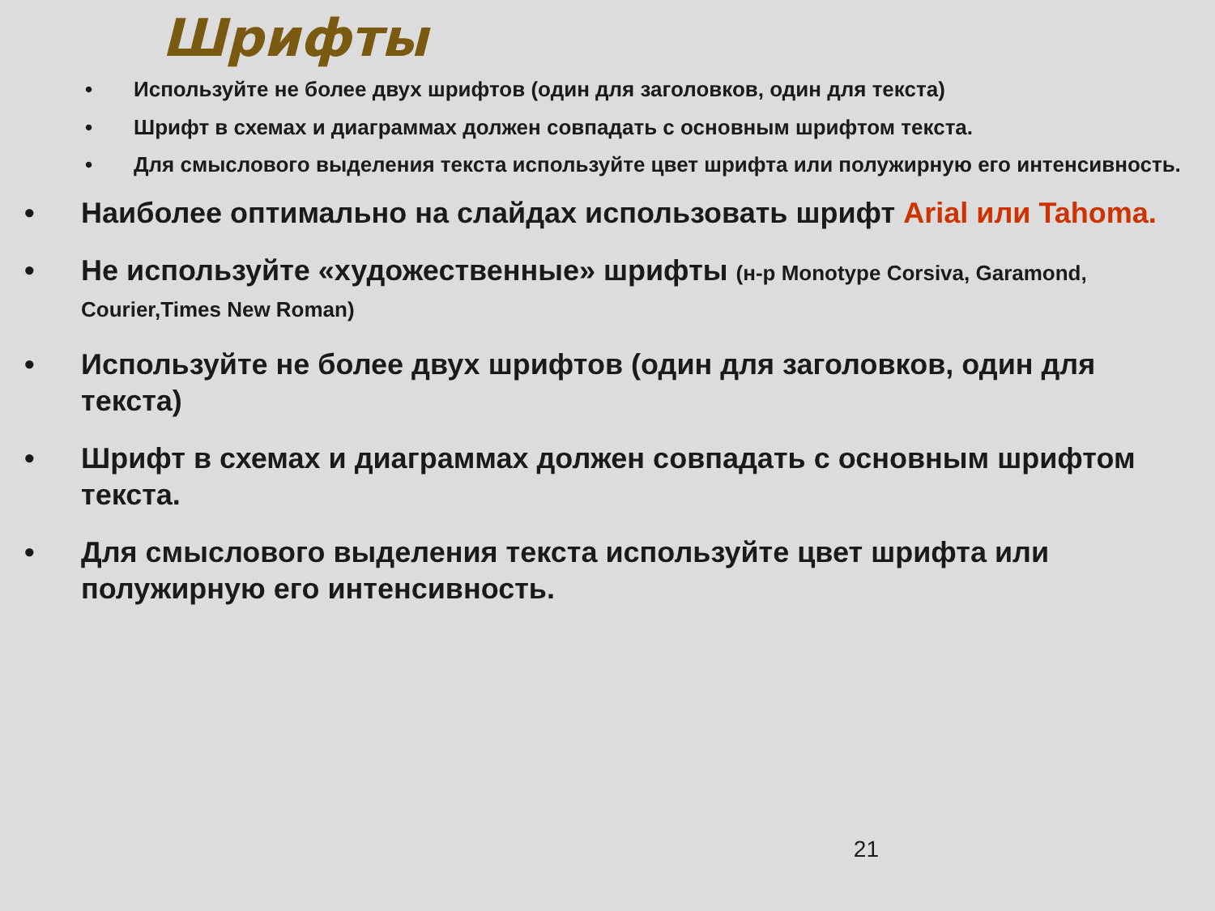Шрифты
• Используйте не более двух шрифтов (один для заголовков, один для текста)
• Шрифт в схемах и диаграммах должен совпадать с основным шрифтом текста.
• Для смыслового выделения текста используйте цвет шрифта или полужирную его интенсивность.
• Наиболее оптимально на слайдах использовать шрифт Arial или Tahoma.
• Не используйте «художественные» шрифты (н-р Monotype Corsiva, Garamond, Courier,Times New Roman)
• Используйте не более двух шрифтов (один для заголовков, один для текста)
• Шрифт в схемах и диаграммах должен совпадать с основным шрифтом текста.
• Для смыслового выделения текста используйте цвет шрифта или полужирную его интенсивность.
21